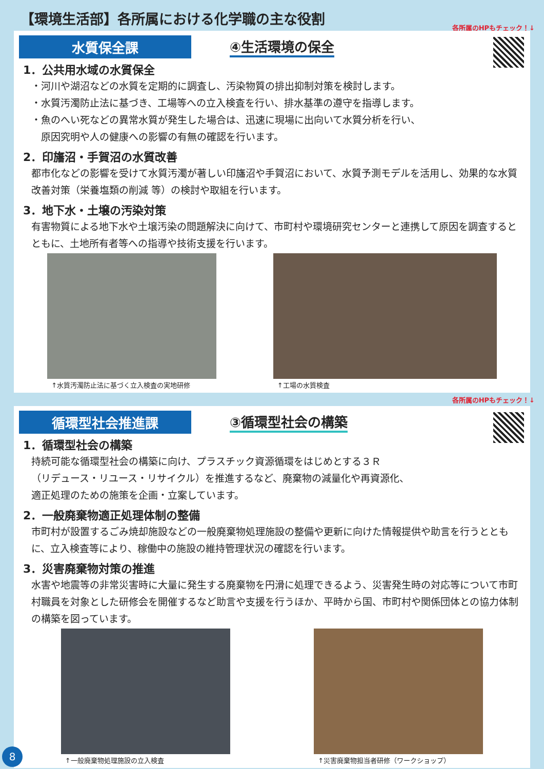【環境生活部】各所属における化学職の主な役割
各所属のHPもチェック！↓
水質保全課
④生活環境の保全
1．公共用水域の水質保全
・河川や湖沼などの水質を定期的に調査し、汚染物質の排出抑制対策を検討します。
・水質汚濁防止法に基づき、工場等への立入検査を行い、排水基準の遵守を指導します。
・魚のへい死などの異常水質が発生した場合は、迅速に現場に出向いて水質分析を行い、
　原因究明や人の健康への影響の有無の確認を行います。
2．印旛沼・手賀沼の水質改善
都市化などの影響を受けて水質汚濁が著しい印旛沼や手賀沼において、水質予測モデルを活用し、効果的な水質改善対策（栄養塩類の削減 等）の検討や取組を行います。
3．地下水・土壌の汚染対策
有害物質による地下水や土壌汚染の問題解決に向けて、市町村や環境研究センターと連携して原因を調査するとともに、土地所有者等への指導や技術支援を行います。
↑水質汚濁防止法に基づく立入検査の実地研修 ↑工場の水質検査
各所属のHPもチェック！↓
循環型社会推進課
③循環型社会の構築
1．循環型社会の構築
持続可能な循環型社会の構築に向け、プラスチック資源循環をはじめとする３Ｒ
（リデュース・リユース・リサイクル）を推進するなど、廃棄物の減量化や再資源化、
適正処理のための施策を企画・立案しています。
2．一般廃棄物適正処理体制の整備
市町村が設置するごみ焼却施設などの一般廃棄物処理施設の整備や更新に向けた情報提供や助言を行うとともに、立入検査等により、稼働中の施設の維持管理状況の確認を行います。
3．災害廃棄物対策の推進
水害や地震等の非常災害時に大量に発生する廃棄物を円滑に処理できるよう、災害発生時の対応等について市町村職員を対象とした研修会を開催するなど助言や支援を行うほか、平時から国、市町村や関係団体との協力体制の構築を図っています。
↑一般廃棄物処理施設の立入検査 ↑災害廃棄物担当者研修（ワークショップ）
8